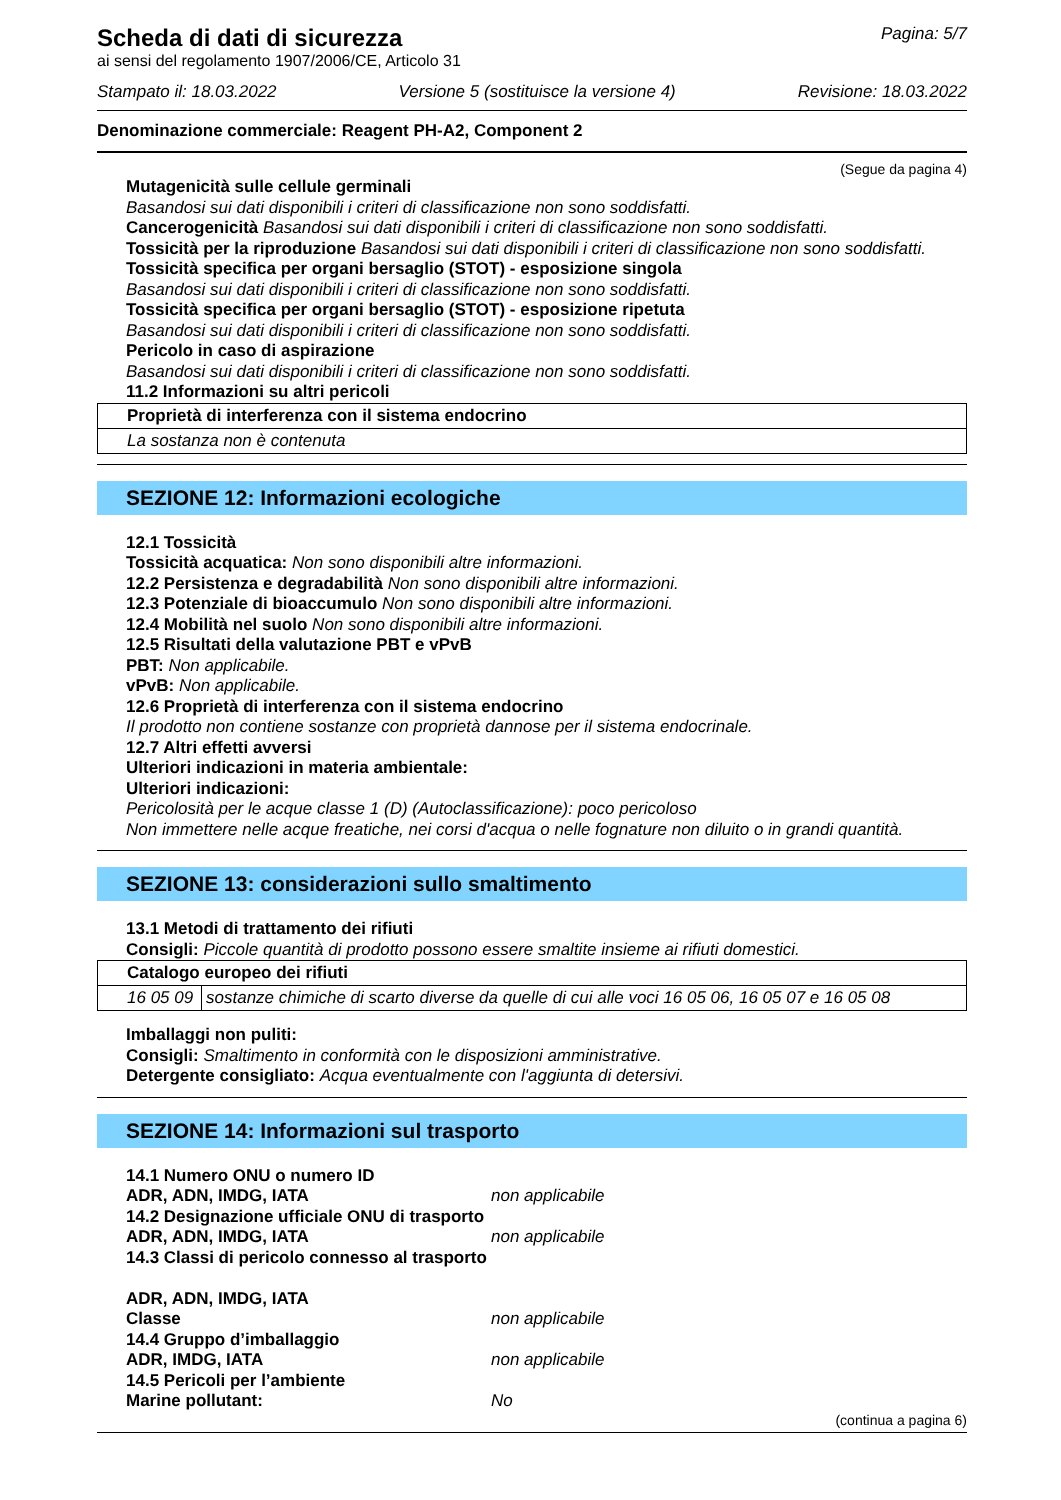Scheda di dati di sicurezza
Pagina: 5/7
ai sensi del regolamento 1907/2006/CE, Articolo 31
Stampato il: 18.03.2022 Versione 5 (sostituisce la versione 4) Revisione: 18.03.2022
Denominazione commerciale: Reagent PH-A2, Component 2
(Segue da pagina 4)
Mutagenicità sulle cellule germinali
Basandosi sui dati disponibili i criteri di classificazione non sono soddisfatti.
Cancerogenicità Basandosi sui dati disponibili i criteri di classificazione non sono soddisfatti.
Tossicità per la riproduzione Basandosi sui dati disponibili i criteri di classificazione non sono soddisfatti.
Tossicità specifica per organi bersaglio (STOT) - esposizione singola
Basandosi sui dati disponibili i criteri di classificazione non sono soddisfatti.
Tossicità specifica per organi bersaglio (STOT) - esposizione ripetuta
Basandosi sui dati disponibili i criteri di classificazione non sono soddisfatti.
Pericolo in caso di aspirazione
Basandosi sui dati disponibili i criteri di classificazione non sono soddisfatti.
11.2 Informazioni su altri pericoli
| Proprietà di interferenza con il sistema endocrino |
| La sostanza non è contenuta |
SEZIONE 12: Informazioni ecologiche
12.1 Tossicità
Tossicità acquatica: Non sono disponibili altre informazioni.
12.2 Persistenza e degradabilità Non sono disponibili altre informazioni.
12.3 Potenziale di bioaccumulo Non sono disponibili altre informazioni.
12.4 Mobilità nel suolo Non sono disponibili altre informazioni.
12.5 Risultati della valutazione PBT e vPvB
PBT: Non applicabile.
vPvB: Non applicabile.
12.6 Proprietà di interferenza con il sistema endocrino
Il prodotto non contiene sostanze con proprietà dannose per il sistema endocrinale.
12.7 Altri effetti avversi
Ulteriori indicazioni in materia ambientale:
Ulteriori indicazioni:
Pericolosità per le acque classe 1 (D) (Autoclassificazione): poco pericoloso
Non immettere nelle acque freatiche, nei corsi d'acqua o nelle fognature non diluito o in grandi quantità.
SEZIONE 13: considerazioni sullo smaltimento
13.1 Metodi di trattamento dei rifiuti
Consigli: Piccole quantità di prodotto possono essere smaltite insieme ai rifiuti domestici.
| Catalogo europeo dei rifiuti | |
| 16 05 09 | sostanze chimiche di scarto diverse da quelle di cui alle voci 16 05 06, 16 05 07 e 16 05 08 |
Imballaggi non puliti:
Consigli: Smaltimento in conformità con le disposizioni amministrative.
Detergente consigliato: Acqua eventualmente con l'aggiunta di detersivi.
SEZIONE 14: Informazioni sul trasporto
14.1 Numero ONU o numero ID
ADR, ADN, IMDG, IATA non applicabile
14.2 Designazione ufficiale ONU di trasporto
ADR, ADN, IMDG, IATA non applicabile
14.3 Classi di pericolo connesso al trasporto
ADR, ADN, IMDG, IATA
Classe non applicabile
14.4 Gruppo d’imballaggio
ADR, IMDG, IATA non applicabile
14.5 Pericoli per l’ambiente
Marine pollutant: No
(continua a pagina 6)